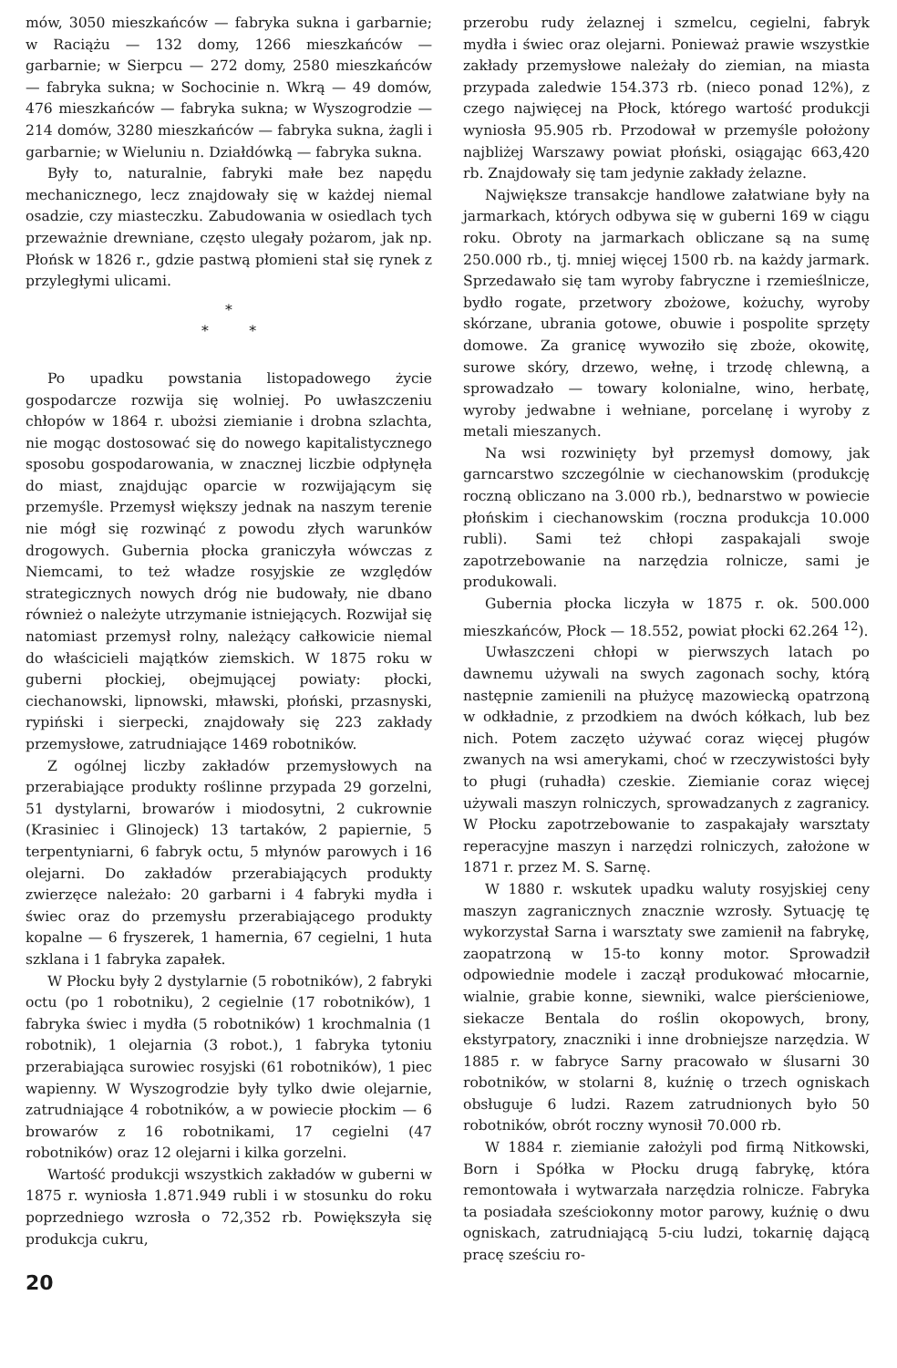mów, 3050 mieszkańców — fabryka sukna i garbarnie; w Raciążu — 132 domy, 1266 mieszkańców — garbarnie; w Sierpcu — 272 domy, 2580 mieszkańców — fabryka sukna; w Sochocinie n. Wkrą — 49 domów, 476 mieszkańców — fabryka sukna; w Wyszogrodzie — 214 domów, 3280 mieszkańców — fabryka sukna, żagli i garbarnie; w Wieluniu n. Działdówką — fabryka sukna.
Były to, naturalnie, fabryki małe bez napędu mechanicznego, lecz znajdowały się w każdej niemal osadzie, czy miasteczku. Zabudowania w osiedlach tych przeważnie drewniane, często ulegały pożarom, jak np. Płońsk w 1826 r., gdzie pastwą płomieni stał się rynek z przyległymi ulicami.
*
* *
Po upadku powstania listopadowego życie gospodarcze rozwija się wolniej. Po uwłaszczeniu chłopów w 1864 r. ubożsi ziemianie i drobna szlachta, nie mogąc dostosować się do nowego kapitalistycznego sposobu gospodarowania, w znacznej liczbie odpłynęła do miast, znajdując oparcie w rozwijającym się przemyśle. Przemysł większy jednak na naszym terenie nie mógł się rozwinąć z powodu złych warunków drogowych. Gubernia płocka graniczyła wówczas z Niemcami, to też władze rosyjskie ze względów strategicznych nowych dróg nie budowały, nie dbano również o należyte utrzymanie istniejących. Rozwijał się natomiast przemysł rolny, należący całkowicie niemal do właścicieli majątków ziemskich. W 1875 roku w guberni płockiej, obejmującej powiaty: płocki, ciechanowski, lipnowski, mławski, płoński, przasnyski, rypiński i sierpecki, znajdowały się 223 zakłady przemysłowe, zatrudniające 1469 robotników.
Z ogólnej liczby zakładów przemysłowych na przerabiające produkty roślinne przypada 29 gorzelni, 51 dystylarni, browarów i miodosytni, 2 cukrownie (Krasiniec i Glinojeck) 13 tartaków, 2 papiernie, 5 terpentyniarni, 6 fabryk octu, 5 młynów parowych i 16 olejarni. Do zakładów przerabiających produkty zwierzęce należało: 20 garbarni i 4 fabryki mydła i świec oraz do przemysłu przerabiającego produkty kopalne — 6 fryszerek, 1 hamernia, 67 cegielni, 1 huta szklana i 1 fabryka zapałek.
W Płocku były 2 dystylarnie (5 robotników), 2 fabryki octu (po 1 robotniku), 2 cegielnie (17 robotników), 1 fabryka świec i mydła (5 robotników) 1 krochmalnia (1 robotnik), 1 olejarnia (3 robot.), 1 fabryka tytoniu przerabiająca surowiec rosyjski (61 robotników), 1 piec wapienny. W Wyszogrodzie były tylko dwie olejarnie, zatrudniające 4 robotników, a w powiecie płockim — 6 browarów z 16 robotnikami, 17 cegielni (47 robotników) oraz 12 olejarni i kilka gorzelni.
Wartość produkcji wszystkich zakładów w guberni w 1875 r. wyniosła 1.871.949 rubli i w stosunku do roku poprzedniego wzrosła o 72,352 rb. Powiększyła się produkcja cukru,
przerobu rudy żelaznej i szmelcu, cegielni, fabryk mydła i świec oraz olejarni. Ponieważ prawie wszystkie zakłady przemysłowe należały do ziemian, na miasta przypada zaledwie 154.373 rb. (nieco ponad 12%), z czego najwięcej na Płock, którego wartość produkcji wyniosła 95.905 rb. Przodował w przemyśle położony najbliżej Warszawy powiat płoński, osiągając 663,420 rb. Znajdowały się tam jedynie zakłady żelazne.
Największe transakcje handlowe załatwiane były na jarmarkach, których odbywa się w guberni 169 w ciągu roku. Obroty na jarmarkach obliczane są na sumę 250.000 rb., tj. mniej więcej 1500 rb. na każdy jarmark. Sprzedawało się tam wyroby fabryczne i rzemieślnicze, bydło rogate, przetwory zbożowe, kożuchy, wyroby skórzane, ubrania gotowe, obuwie i pospolite sprzęty domowe. Za granicę wywoziło się zboże, okowitę, surowe skóry, drzewo, wełnę, i trzodę chlewną, a sprowadzało — towary kolonialne, wino, herbatę, wyroby jedwabne i wełniane, porcelanę i wyroby z metali mieszanych.
Na wsi rozwinięty był przemysł domowy, jak garncarstwo szczególnie w ciechanowskim (produkcję roczną obliczano na 3.000 rb.), bednarstwo w powiecie płońskim i ciechanowskim (roczna produkcja 10.000 rubli). Sami też chłopi zaspakajali swoje zapotrzebowanie na narzędzia rolnicze, sami je produkowali.
Gubernia płocka liczyła w 1875 r. ok. 500.000 mieszkańców, Płock — 18.552, powiat płocki 62.264 <sup>12</sup>).
Uwłaszczeni chłopi w pierwszych latach po dawnemu używali na swych zagonach sochy, którą następnie zamienili na płużycę mazowiecką opatrzoną w odkładnie, z przodkiem na dwóch kółkach, lub bez nich. Potem zaczęto używać coraz więcej pługów zwanych na wsi amerykami, choć w rzeczywistości były to pługi (ruhadła) czeskie. Ziemianie coraz więcej używali maszyn rolniczych, sprowadzanych z zagranicy. W Płocku zapotrzebowanie to zaspakajały warsztaty reperacyjne maszyn i narzędzi rolniczych, założone w 1871 r. przez M. S. Sarnę.
W 1880 r. wskutek upadku waluty rosyjskiej ceny maszyn zagranicznych znacznie wzrosły. Sytuację tę wykorzystał Sarna i warsztaty swe zamienił na fabrykę, zaopatrzoną w 15-to konny motor. Sprowadził odpowiednie modele i zaczął produkować młocarnie, wialnie, grabie konne, siewniki, walce pierścieniowe, siekacze Bentala do roślin okopowych, brony, ekstyrpatory, znaczniki i inne drobniejsze narzędzia. W 1885 r. w fabryce Sarny pracowało w ślusarni 30 robotników, w stolarni 8, kuźnię o trzech ogniskach obsługuje 6 ludzi. Razem zatrudnionych było 50 robotników, obrót roczny wynosił 70.000 rb.
W 1884 r. ziemianie założyli pod firmą Nitkowski, Born i Spółka w Płocku drugą fabrykę, która remontowała i wytwarzała narzędzia rolnicze. Fabryka ta posiadała sześciokonny motor parowy, kuźnię o dwu ogniskach, zatrudniającą 5-ciu ludzi, tokarnię dającą pracę sześciu ro-
20